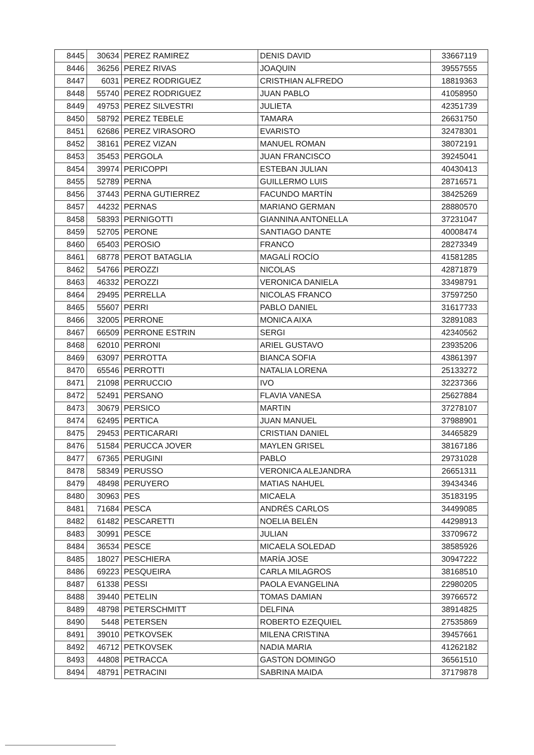| 8445 | 30634 | PEREZ RAMIREZ | DENIS DAVID | 33667119 |
| 8446 | 36256 | PEREZ RIVAS | JOAQUIN | 39557555 |
| 8447 | 6031 | PEREZ RODRIGUEZ | CRISTHIAN ALFREDO | 18819363 |
| 8448 | 55740 | PEREZ RODRIGUEZ | JUAN PABLO | 41058950 |
| 8449 | 49753 | PEREZ SILVESTRI | JULIETA | 42351739 |
| 8450 | 58792 | PEREZ TEBELE | TAMARA | 26631750 |
| 8451 | 62686 | PEREZ VIRASORO | EVARISTO | 32478301 |
| 8452 | 38161 | PEREZ VIZAN | MANUEL ROMAN | 38072191 |
| 8453 | 35453 | PERGOLA | JUAN FRANCISCO | 39245041 |
| 8454 | 39974 | PERICOPPI | ESTEBAN JULIAN | 40430413 |
| 8455 | 52789 | PERNA | GUILLERMO LUIS | 28716571 |
| 8456 | 37443 | PERNA GUTIERREZ | FACUNDO MARTÍN | 38425269 |
| 8457 | 44232 | PERNAS | MARIANO GERMAN | 28880570 |
| 8458 | 58393 | PERNIGOTTI | GIANNINA ANTONELLA | 37231047 |
| 8459 | 52705 | PERONE | SANTIAGO DANTE | 40008474 |
| 8460 | 65403 | PEROSIO | FRANCO | 28273349 |
| 8461 | 68778 | PEROT BATAGLIA | MAGALÍ ROCÍO | 41581285 |
| 8462 | 54766 | PEROZZI | NICOLAS | 42871879 |
| 8463 | 46332 | PEROZZI | VERONICA DANIELA | 33498791 |
| 8464 | 29495 | PERRELLA | NICOLAS FRANCO | 37597250 |
| 8465 | 55607 | PERRI | PABLO DANIEL | 31617733 |
| 8466 | 32005 | PERRONE | MONICA AIXA | 32891083 |
| 8467 | 66509 | PERRONE ESTRIN | SERGI | 42340562 |
| 8468 | 62010 | PERRONI | ARIEL GUSTAVO | 23935206 |
| 8469 | 63097 | PERROTTA | BIANCA SOFIA | 43861397 |
| 8470 | 65546 | PERROTTI | NATALIA LORENA | 25133272 |
| 8471 | 21098 | PERRUCCIO | IVO | 32237366 |
| 8472 | 52491 | PERSANO | FLAVIA VANESA | 25627884 |
| 8473 | 30679 | PERSICO | MARTIN | 37278107 |
| 8474 | 62495 | PERTICA | JUAN MANUEL | 37988901 |
| 8475 | 29453 | PERTICARARI | CRISTIAN DANIEL | 34465829 |
| 8476 | 51584 | PERUCCA JOVER | MAYLEN GRISEL | 38167186 |
| 8477 | 67365 | PERUGINI | PABLO | 29731028 |
| 8478 | 58349 | PERUSSO | VERONICA ALEJANDRA | 26651311 |
| 8479 | 48498 | PERUYERO | MATIAS NAHUEL | 39434346 |
| 8480 | 30963 | PES | MICAELA | 35183195 |
| 8481 | 71684 | PESCA | ANDRÉS CARLOS | 34499085 |
| 8482 | 61482 | PESCARETTI | NOELIA BELÉN | 44298913 |
| 8483 | 30991 | PESCE | JULIAN | 33709672 |
| 8484 | 36534 | PESCE | MICAELA SOLEDAD | 38585926 |
| 8485 | 18027 | PESCHIERA | MARÍA JOSE | 30947222 |
| 8486 | 69223 | PESQUEIRA | CARLA MILAGROS | 38168510 |
| 8487 | 61338 | PESSI | PAOLA EVANGELINA | 22980205 |
| 8488 | 39440 | PETELIN | TOMAS DAMIAN | 39766572 |
| 8489 | 48798 | PETERSCHMITT | DELFINA | 38914825 |
| 8490 | 5448 | PETERSEN | ROBERTO EZEQUIEL | 27535869 |
| 8491 | 39010 | PETKOVSEK | MILENA CRISTINA | 39457661 |
| 8492 | 46712 | PETKOVSEK | NADIA MARIA | 41262182 |
| 8493 | 44808 | PETRACCA | GASTON DOMINGO | 36561510 |
| 8494 | 48791 | PETRACINI | SABRINA MAIDA | 37179878 |